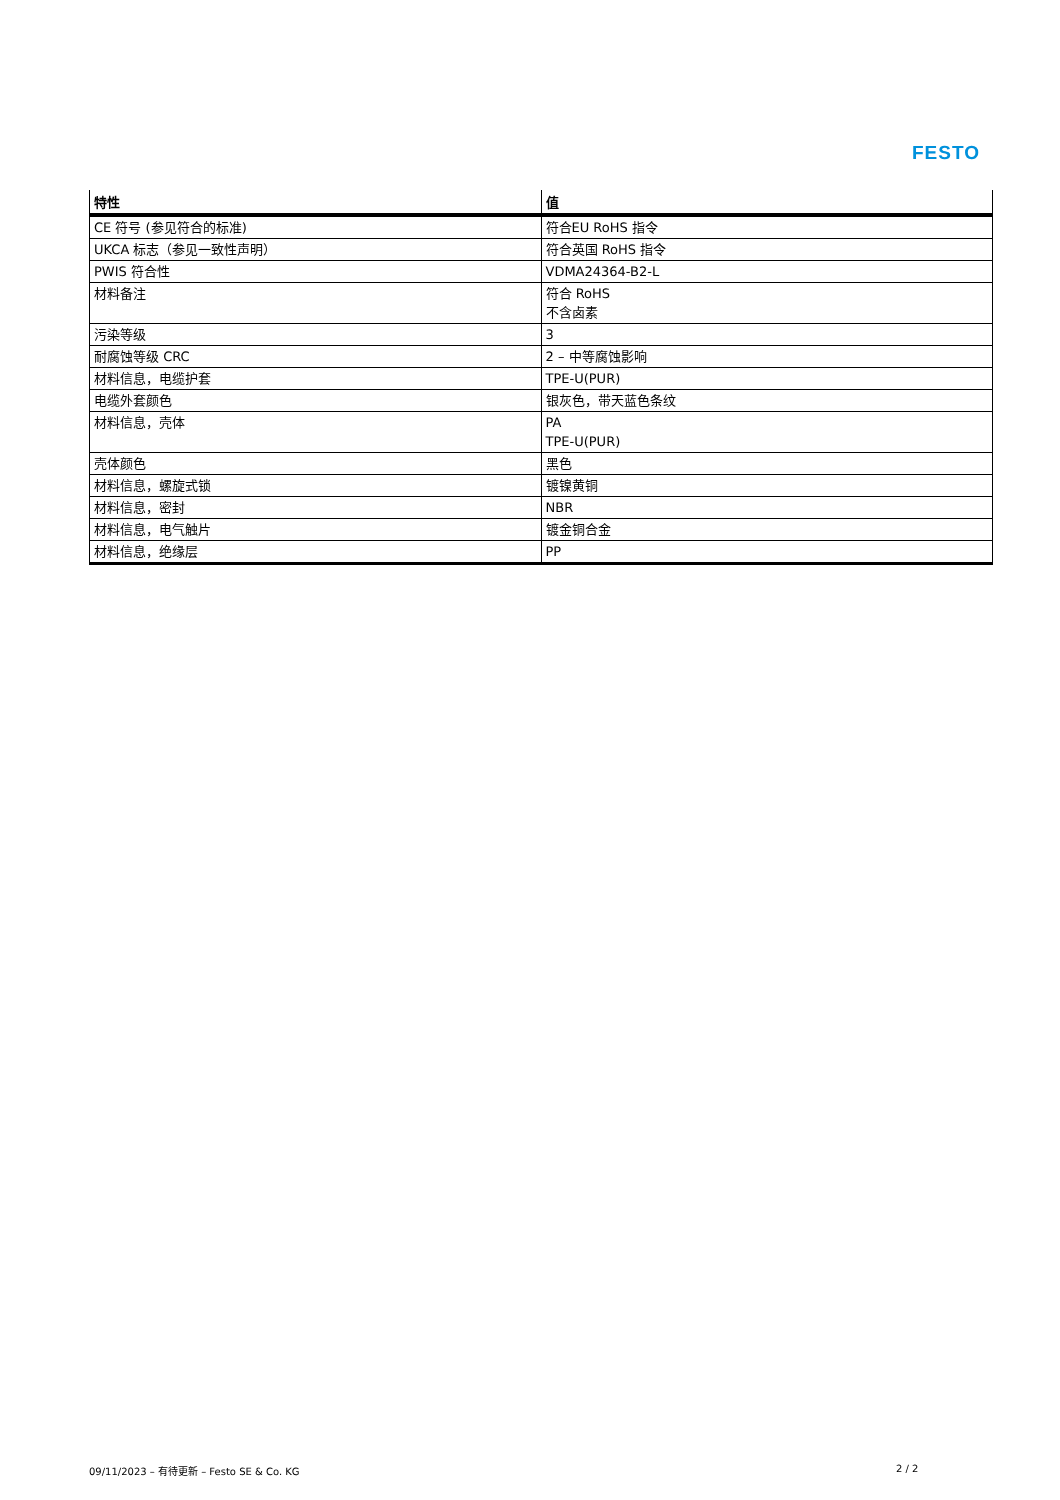FESTO
| 特性 | 值 |
| --- | --- |
| CE 符号 (参见符合的标准) | 符合EU RoHS 指令 |
| UKCA 标志（参见一致性声明） | 符合英国 RoHS 指令 |
| PWIS 符合性 | VDMA24364-B2-L |
| 材料备注 | 符合 RoHS 不含卤素 |
| 污染等级 | 3 |
| 耐腐蚀等级 CRC | 2 – 中等腐蚀影响 |
| 材料信息，电缆护套 | TPE-U(PUR) |
| 电缆外套颜色 | 银灰色，带天蓝色条纹 |
| 材料信息，壳体 | PA TPE-U(PUR) |
| 壳体颜色 | 黑色 |
| 材料信息，螺旋式锁 | 镀镍黄铜 |
| 材料信息，密封 | NBR |
| 材料信息，电气触片 | 镀金铜合金 |
| 材料信息，绝缘层 | PP |
09/11/2023 – 有待更新 – Festo SE & Co. KG
2 / 2